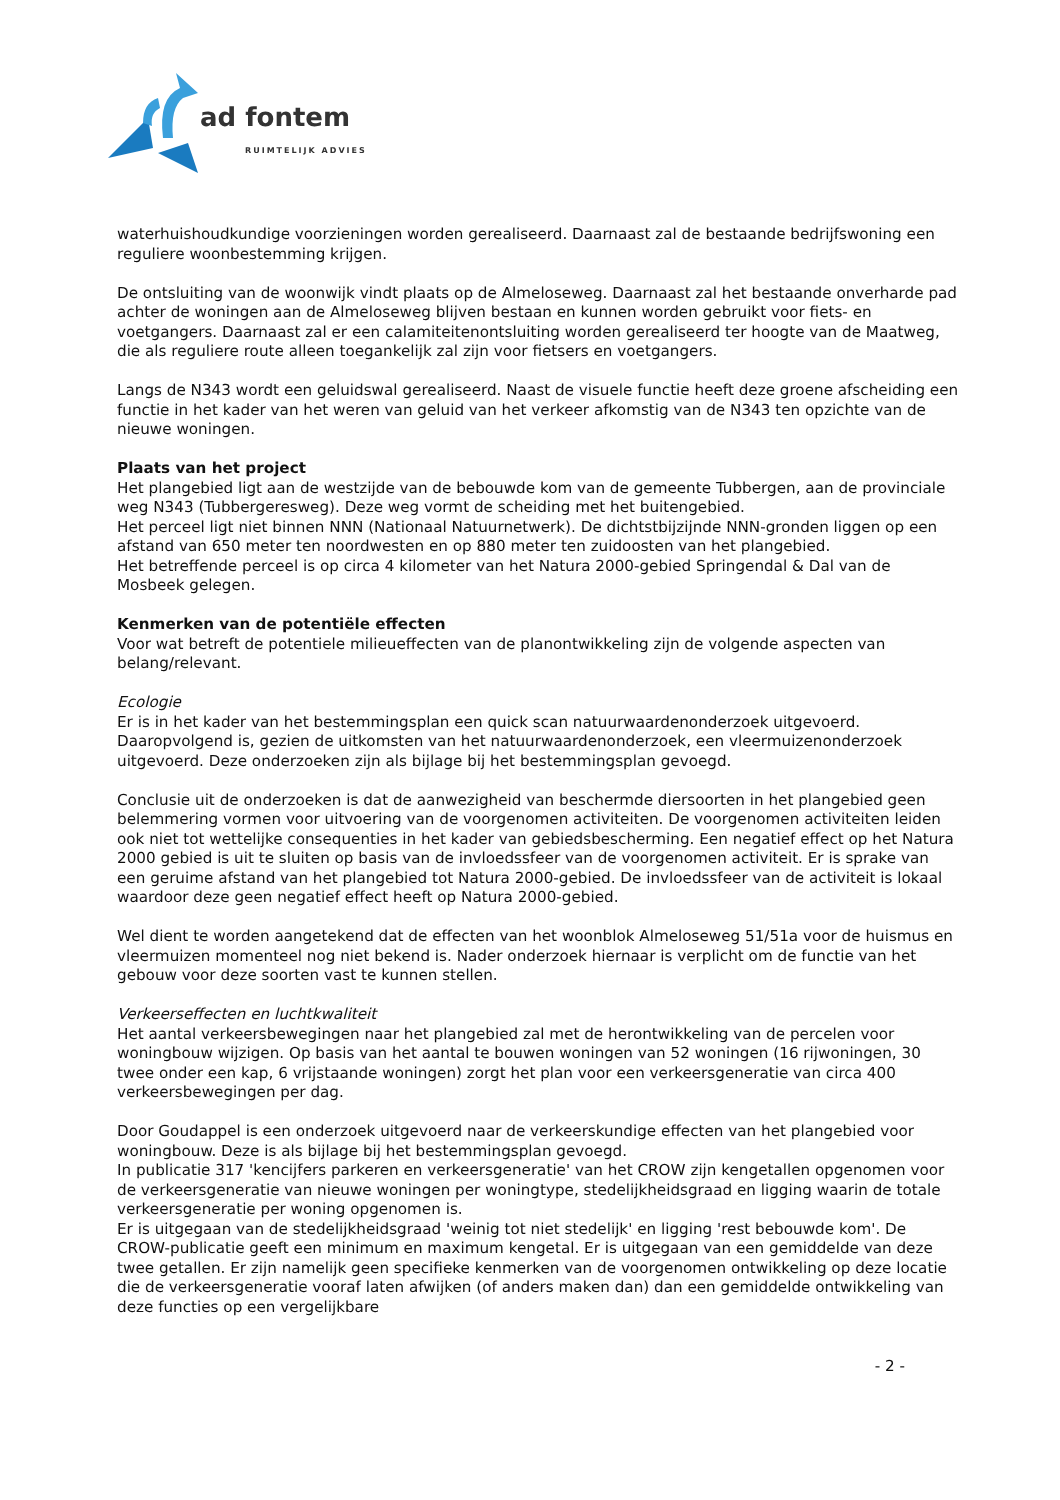ad fontem
RUIMTELIJK ADVIES
waterhuishoudkundige voorzieningen worden gerealiseerd. Daarnaast zal de bestaande bedrijfswoning een reguliere woonbestemming krijgen.
De ontsluiting van de woonwijk vindt plaats op de Almeloseweg. Daarnaast zal het bestaande onverharde pad achter de woningen aan de Almeloseweg blijven bestaan en kunnen worden gebruikt voor fiets- en voetgangers. Daarnaast zal er een calamiteitenontsluiting worden gerealiseerd ter hoogte van de Maatweg, die als reguliere route alleen toegankelijk zal zijn voor fietsers en voetgangers.
Langs de N343 wordt een geluidswal gerealiseerd. Naast de visuele functie heeft deze groene afscheiding een functie in het kader van het weren van geluid van het verkeer afkomstig van de N343 ten opzichte van de nieuwe woningen.
Plaats van het project
Het plangebied ligt aan de westzijde van de bebouwde kom van de gemeente Tubbergen, aan de provinciale weg N343 (Tubbergeresweg). Deze weg vormt de scheiding met het buitengebied.
Het perceel ligt niet binnen NNN (Nationaal Natuurnetwerk). De dichtstbijzijnde NNN-gronden liggen op een afstand van 650 meter ten noordwesten en op 880 meter ten zuidoosten van het plangebied.
Het betreffende perceel is op circa 4 kilometer van het Natura 2000-gebied Springendal & Dal van de Mosbeek gelegen.
Kenmerken van de potentiële effecten
Voor wat betreft de potentiele milieueffecten van de planontwikkeling zijn de volgende aspecten van belang/relevant.
Ecologie
Er is in het kader van het bestemmingsplan een quick scan natuurwaardenonderzoek uitgevoerd. Daaropvolgend is, gezien de uitkomsten van het natuurwaardenonderzoek, een vleermuizenonderzoek uitgevoerd. Deze onderzoeken zijn als bijlage bij het bestemmingsplan gevoegd.
Conclusie uit de onderzoeken is dat de aanwezigheid van beschermde diersoorten in het plangebied geen belemmering vormen voor uitvoering van de voorgenomen activiteiten. De voorgenomen activiteiten leiden ook niet tot wettelijke consequenties in het kader van gebiedsbescherming. Een negatief effect op het Natura 2000 gebied is uit te sluiten op basis van de invloedssfeer van de voorgenomen activiteit. Er is sprake van een geruime afstand van het plangebied tot Natura 2000-gebied. De invloedssfeer van de activiteit is lokaal waardoor deze geen negatief effect heeft op Natura 2000-gebied.
Wel dient te worden aangetekend dat de effecten van het woonblok Almeloseweg 51/51a voor de huismus en vleermuizen momenteel nog niet bekend is. Nader onderzoek hiernaar is verplicht om de functie van het gebouw voor deze soorten vast te kunnen stellen.
Verkeerseffecten en luchtkwaliteit
Het aantal verkeersbewegingen naar het plangebied zal met de herontwikkeling van de percelen voor woningbouw wijzigen. Op basis van het aantal te bouwen woningen van 52 woningen (16 rijwoningen, 30 twee onder een kap, 6 vrijstaande woningen) zorgt het plan voor een verkeersgeneratie van circa 400 verkeersbewegingen per dag.
Door Goudappel is een onderzoek uitgevoerd naar de verkeerskundige effecten van het plangebied voor woningbouw. Deze is als bijlage bij het bestemmingsplan gevoegd.
In publicatie 317 'kencijfers parkeren en verkeersgeneratie' van het CROW zijn kengetallen opgenomen voor de verkeersgeneratie van nieuwe woningen per woningtype, stedelijkheidsgraad en ligging waarin de totale verkeersgeneratie per woning opgenomen is.
Er is uitgegaan van de stedelijkheidsgraad 'weinig tot niet stedelijk' en ligging 'rest bebouwde kom'. De CROW-publicatie geeft een minimum en maximum kengetal. Er is uitgegaan van een gemiddelde van deze twee getallen. Er zijn namelijk geen specifieke kenmerken van de voorgenomen ontwikkeling op deze locatie die de verkeersgeneratie vooraf laten afwijken (of anders maken dan) dan een gemiddelde ontwikkeling van deze functies op een vergelijkbare
- 2 -